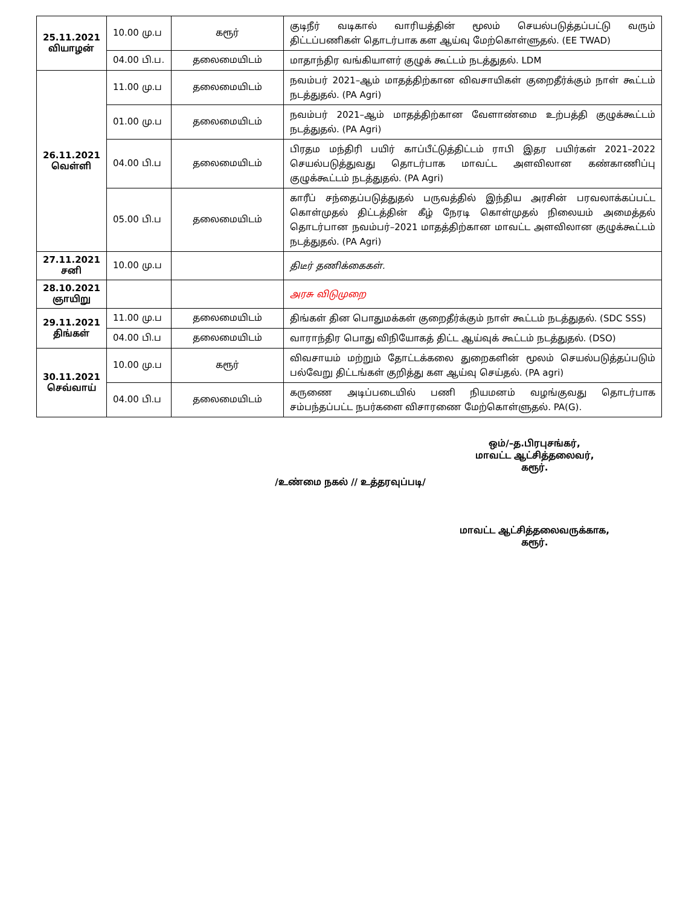| 25.11.2021 வியாழன் | 10.00 மு.ப | கரூர் | குடிநீர் வடிகால் வாரியத்தின் மூலம் செயல்படுத்தப்பட்டு வரும் திட்டப்பணிகள் தொடர்பாக கள ஆய்வு மேற்கொள்ளுதல். (EE TWAD) |
| | 04.00 பி.ப. | தலைமையிடம் | மாதாந்திர வங்கியாளர் குழுக் கூட்டம் நடத்துதல். LDM |
| 26.11.2021 வெள்ளி | 11.00 மு.ப | தலைமையிடம் | நவம்பர் 2021–ஆம் மாதத்திற்கான விவசாயிகள் குறைதீர்க்கும் நாள் கூட்டம் நடத்துதல். (PA Agri) |
| | 01.00 மு.ப | தலைமையிடம் | நவம்பர் 2021–ஆம் மாதத்திற்கான வேளாண்மை உற்பத்தி குழுக்கூட்டம் நடத்துதல். (PA Agri) |
| | 04.00 பி.ப | தலைமையிடம் | பிரதம மந்திரி பயிர் காப்பீட்டுத்திட்டம் ராபி இதர பயிர்கள் 2021–2022 செயல்படுத்துவது தொடர்பாக மாவட்ட அளவிலான கண்காணிப்பு குழுக்கூட்டம் நடத்துதல். (PA Agri) |
| | 05.00 பி.ப | தலைமையிடம் | காரீப் சந்தைப்படுத்துதல் பருவத்தில் இந்திய அரசின் பரவலாக்கப்பட்ட கொள்முதல் திட்டத்தின் கீழ் நேரடி கொள்முதல் நிலையம் அமைத்தல் தொடர்பான நவம்பர்–2021 மாதத்திற்கான மாவட்ட அளவிலான குழுக்கூட்டம் நடத்துதல். (PA Agri) |
| 27.11.2021 சனி | 10.00 மு.ப | | திடீர் தணிக்கைகள். |
| 28.10.2021 ஞாயிறு | | | அரசு விடுமுறை |
| 29.11.2021 திங்கள் | 11.00 மு.ப | தலைமையிடம் | திங்கள் தின பொதுமக்கள் குறைதீர்க்கும் நாள் கூட்டம் நடத்துதல். (SDC SSS) |
| | 04.00 பி.ப | தலைமையிடம் | வாராந்திர பொது விநியோகத் திட்ட ஆய்வுக் கூட்டம் நடத்துதல். (DSO) |
| 30.11.2021 செவ்வாய் | 10.00 மு.ப | கரூர் | விவசாயம் மற்றும் தோட்டக்கலை துறைகளின் மூலம் செயல்படுத்தப்படும் பல்வேறு திட்டங்கள் குறித்து கள ஆய்வு செய்தல். (PA agri) |
| | 04.00 பி.ப | தலைமையிடம் | கருணை அடிப்படையில் பணி நியமனம் வழங்குவது தொடர்பாக சம்பந்தப்பட்ட நபர்களை விசாரணை மேற்கொள்ளுதல். PA(G). |
ஒம்/–த.பிரபுசங்கர்,
மாவட்ட ஆட்சித்தலைவர்,
கரூர்.
/உண்மை நகல் // உத்தரவுப்படி/
மாவட்ட ஆட்சித்தலைவருக்காக,
கரூர்.